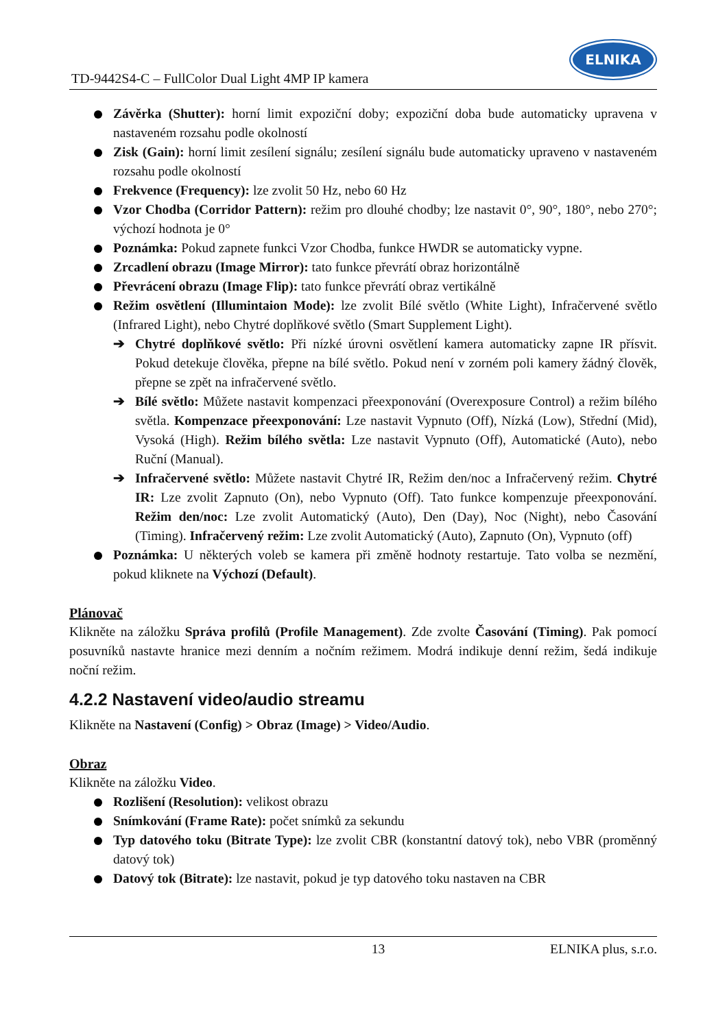TD-9442S4-C – FullColor Dual Light 4MP IP kamera
ELNIKA
Závěrka (Shutter): horní limit expoziční doby; expoziční doba bude automaticky upravena v nastaveném rozsahu podle okolností
Zisk (Gain): horní limit zesílení signálu; zesílení signálu bude automaticky upraveno v nastaveném rozsahu podle okolností
Frekvence (Frequency): lze zvolit 50 Hz, nebo 60 Hz
Vzor Chodba (Corridor Pattern): režim pro dlouhé chodby; lze nastavit 0°, 90°, 180°, nebo 270°; výchozí hodnota je 0°
Poznámka: Pokud zapnete funkci Vzor Chodba, funkce HWDR se automaticky vypne.
Zrcadlení obrazu (Image Mirror): tato funkce převrátí obraz horizontálně
Převrácení obrazu (Image Flip): tato funkce převrátí obraz vertikálně
Režim osvětlení (Illumintaion Mode): lze zvolit Bílé světlo (White Light), Infračervené světlo (Infrared Light), nebo Chytré doplňkové světlo (Smart Supplement Light).
➔ Chytré doplňkové světlo: Při nízké úrovni osvětlení kamera automaticky zapne IR přísvit. Pokud detekuje člověka, přepne na bílé světlo. Pokud není v zorném poli kamery žádný člověk, přepne se zpět na infračervené světlo.
➔ Bílé světlo: Můžete nastavit kompenzaci přeexponování (Overexposure Control) a režim bílého světla. Kompenzace přeexponování: Lze nastavit Vypnuto (Off), Nízká (Low), Střední (Mid), Vysoká (High). Režim bílého světla: Lze nastavit Vypnuto (Off), Automatické (Auto), nebo Ruční (Manual).
➔ Infračervené světlo: Můžete nastavit Chytré IR, Režim den/noc a Infračervený režim. Chytré IR: Lze zvolit Zapnuto (On), nebo Vypnuto (Off). Tato funkce kompenzuje přeexponování. Režim den/noc: Lze zvolit Automatický (Auto), Den (Day), Noc (Night), nebo Časování (Timing). Infračervený režim: Lze zvolit Automatický (Auto), Zapnuto (On), Vypnuto (off)
Poznámka: U některých voleb se kamera při změně hodnoty restartuje. Tato volba se nezmění, pokud kliknete na Výchozí (Default).
Plánovač
Klikněte na záložku Správa profilů (Profile Management). Zde zvolte Časování (Timing). Pak pomocí posuvníků nastavte hranice mezi denním a nočním režimem. Modrá indikuje denní režim, šedá indikuje noční režim.
4.2.2 Nastavení video/audio streamu
Klikněte na Nastavení (Config) > Obraz (Image) > Video/Audio.
Obraz
Klikněte na záložku Video.
Rozlišení (Resolution): velikost obrazu
Snímkování (Frame Rate): počet snímků za sekundu
Typ datového toku (Bitrate Type): lze zvolit CBR (konstantní datový tok), nebo VBR (proměnný datový tok)
Datový tok (Bitrate): lze nastavit, pokud je typ datového toku nastaven na CBR
13 ELNIKA plus, s.r.o.